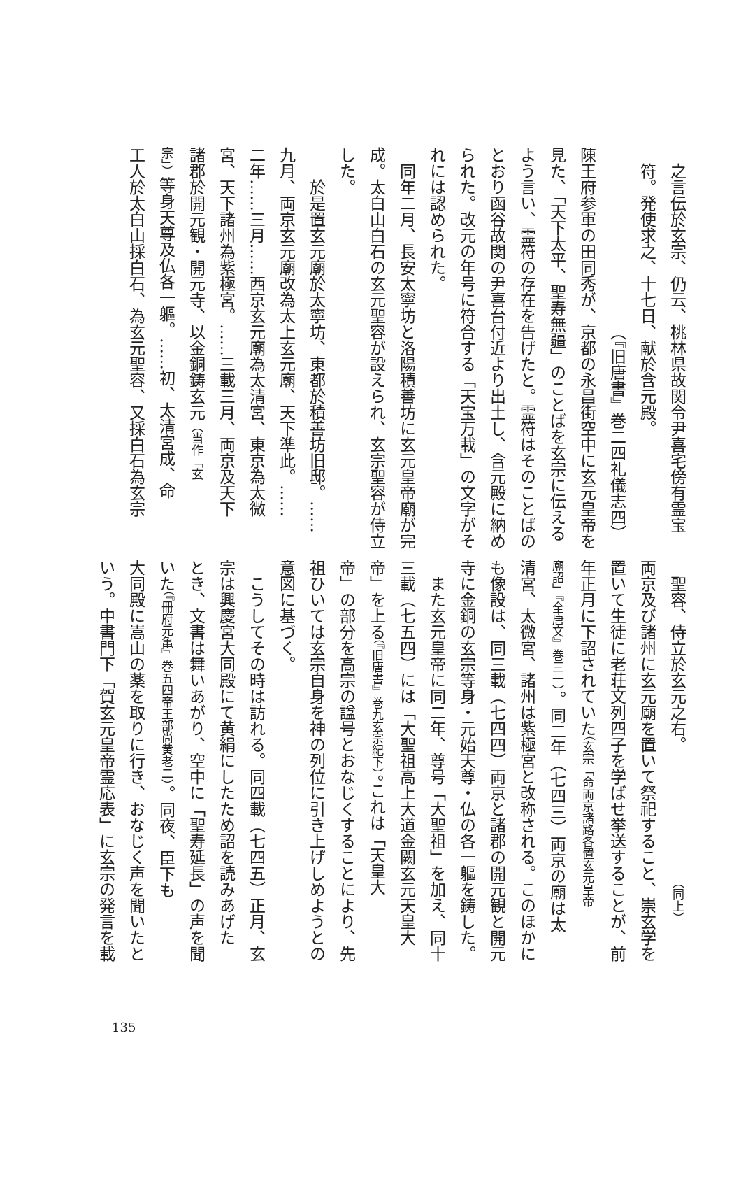之言伝於玄宗、仍云、桃林県故関令尹喜宅傍有霊宝
符。発使求之、十七日、献於含元殿。
（『旧唐書』巻二四礼儀志四）
陳王府参軍の田同秀が、京都の永昌街空中に玄元皇帝を
見た、「天下太平、聖寿無疆」のことばを玄宗に伝える
よう言い、霊符の存在を告げたと。霊符はそのことばの
とおり函谷故関の尹喜台付近より出土し、含元殿に納め
られた。改元の年号に符合する「天宝万載」の文字がそ
れには認められた。
同年二月、長安太寧坊と洛陽積善坊に玄元皇帝廟が完
成。太白山白石の玄元聖容が設えられ、玄宗聖容が侍立
した。
於是置玄元廟於太寧坊、東都於積善坊旧邸。……
九月、両京玄元廟改為太上玄元廟、天下準此。……
二年……三月……西京玄元廟為太清宮、東京為太微
宮、天下諸州為紫極宮。……三載三月、両京及天下
諸郡於開元観・開元寺、以金銅鋳玄元（当作「玄
宗」）等身天尊及仏各一軀。……初、太清宮成、命
工人於太白山採白石、為玄元聖容、又採白石為玄宗
聖容、侍立於玄元之右。 （同上）
両京及び諸州に玄元廟を置いて祭祀すること、崇玄学を
置いて生徒に老荘文列四子を学ばせ挙送することが、前
年正月に下詔されていた（玄宗「命両京諸路各置玄元皇帝
廟詔」『全唐文』巻三一）。同二年（七四三）両京の廟は太
清宮、太微宮、諸州は紫極宮と改称される。このほかに
も像設は、同三載（七四四）両京と諸郡の開元観と開元
寺に金銅の玄宗等身・元始天尊・仏の各一軀を鋳した。
また玄元皇帝に同二年、尊号「大聖祖」を加え、同十
三載（七五四）には「大聖祖高上大道金闕玄元天皇大
帝」を上る（『旧唐書』巻九玄宗紀下）。これは「天皇大
帝」の部分を高宗の諡号とおなじくすることにより、先
祖ひいては玄宗自身を神の列位に引き上げしめようとの
意図に基づく。
こうしてその時は訪れる。同四載（七四五）正月、玄
宗は興慶宮大同殿にて黄絹にしたため詔を読みあげた
とき、文書は舞いあがり、空中に「聖寿延長」の声を聞
いた（『冊府元亀』巻五四帝王部尚黄老二）。同夜、臣下も
大同殿に嵩山の薬を取りに行き、おなじく声を聞いたと
いう。中書門下「賀玄元皇帝霊応表」に玄宗の発言を載
135